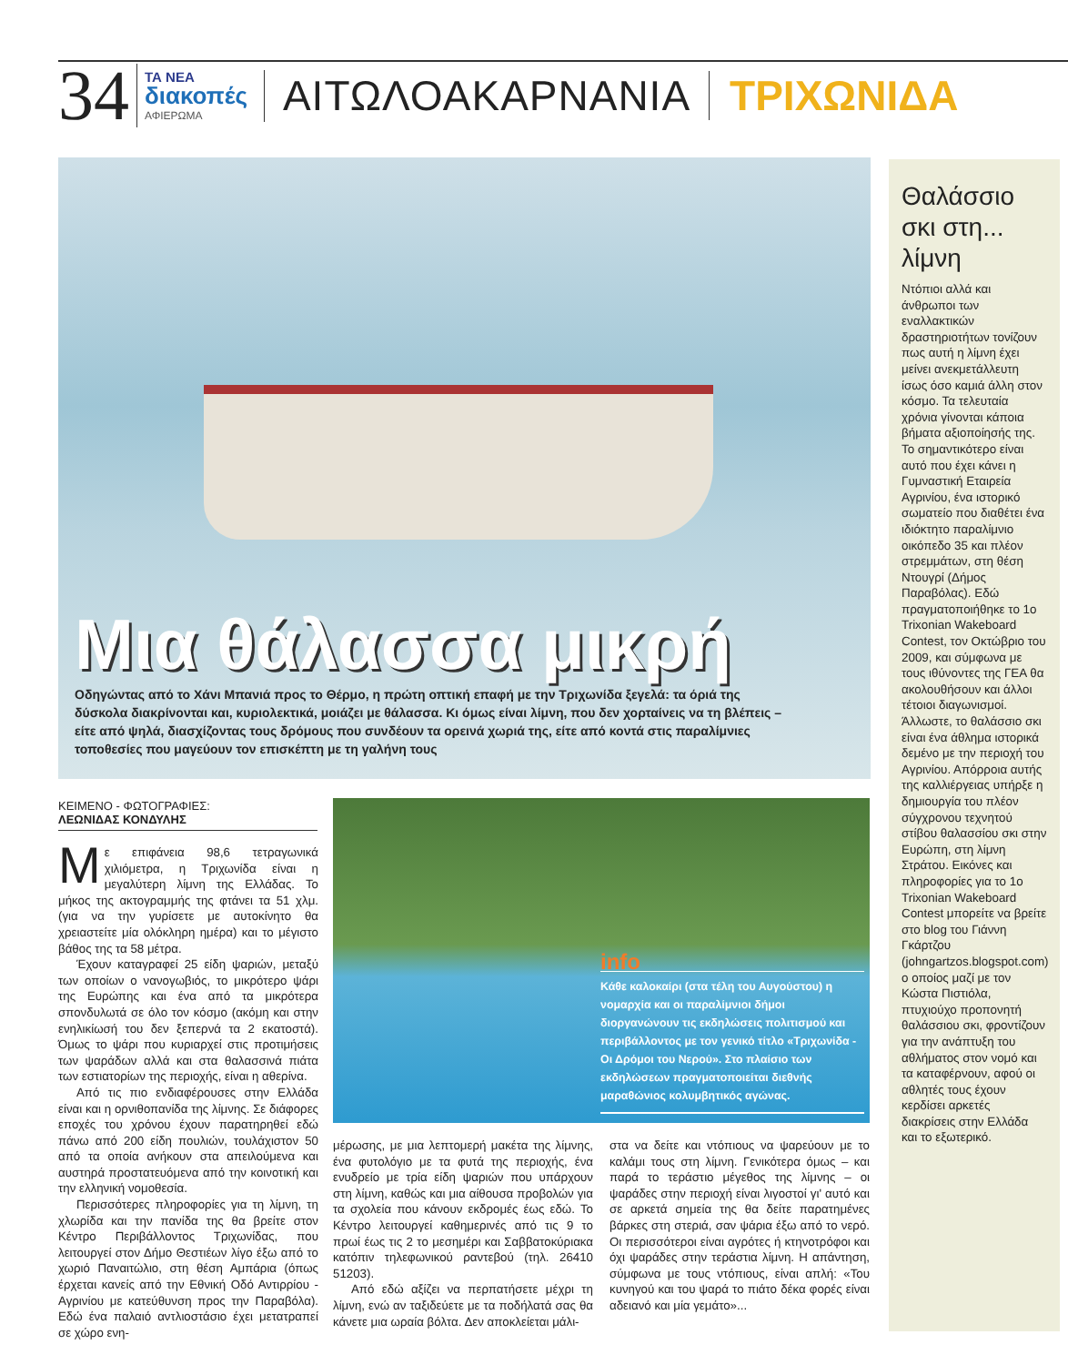34
ΤΑ ΝΕΑ
διακοπές
ΑΦΙΕΡΩΜΑ
ΑΙΤΩΛΟΑΚΑΡΝΑΝΙΑ ΤΡΙΧΩΝΙΔΑ
Μια θάλασσα μικρή
Οδηγώντας από το Χάνι Μπανιά προς το Θέρμο, η πρώτη οπτική επαφή με την Τριχωνίδα ξεγελά: τα όριά της δύσκολα διακρίνονται και, κυριολεκτικά, μοιάζει με θάλασσα. Κι όμως είναι λίμνη, που δεν χορταίνεις να τη βλέπεις – είτε από ψηλά, διασχίζοντας τους δρόμους που συνδέουν τα ορεινά χωριά της, είτε από κοντά στις παραλίμνιες τοποθεσίες που μαγεύουν τον επισκέπτη με τη γαλήνη τους
Θαλάσσιο σκι στη... λίμνη
Ντόπιοι αλλά και άνθρωποι των εναλλακτικών δραστηριοτήτων τονίζουν πως αυτή η λίμνη έχει μείνει ανεκμετάλλευτη ίσως όσο καμιά άλλη στον κόσμο. Τα τελευταία χρόνια γίνονται κάποια βήματα αξιοποίησής της. Το σημαντικότερο είναι αυτό που έχει κάνει η Γυμναστική Εταιρεία Αγρινίου, ένα ιστορικό σωματείο που διαθέτει ένα ιδιόκτητο παραλίμνιο οικόπεδο 35 και πλέον στρεμμάτων, στη θέση Ντουγρί (Δήμος Παραβόλας). Εδώ πραγματοποιήθηκε το 1ο Trixonian Wakeboard Contest, τον Οκτώβριο του 2009, και σύμφωνα με τους ιθύνοντες της ΓΕΑ θα ακολουθήσουν και άλλοι τέτοιοι διαγωνισμοί. Άλλωστε, το θαλάσσιο σκι είναι ένα άθλημα ιστορικά δεμένο με την περιοχή του Αγρινίου. Απόρροια αυτής της καλλιέργειας υπήρξε η δημιουργία του πλέον σύγχρονου τεχνητού στίβου θαλασσίου σκι στην Ευρώπη, στη λίμνη Στράτου. Εικόνες και πληροφορίες για το 1ο Trixonian Wakeboard Contest μπορείτε να βρείτε στο blog του Γιάννη Γκάρτζου (johngartzos.blogspot.com) ο οποίος μαζί με τον Κώστα Πιστιόλα, πτυχιούχο προπονητή θαλάσσιου σκι, φροντίζουν για την ανάπτυξη του αθλήματος στον νομό και τα καταφέρνουν, αφού οι αθλητές τους έχουν κερδίσει αρκετές διακρίσεις στην Ελλάδα και το εξωτερικό.
ΚΕΙΜΕΝΟ - ΦΩΤΟΓΡΑΦΙΕΣ:
ΛΕΩΝΙΔΑΣ ΚΟΝΔΥΛΗΣ
Με επιφάνεια 98,6 τετραγωνικά χιλιόμετρα, η Τριχωνίδα είναι η μεγαλύτερη λίμνη της Ελλάδας. Το μήκος της ακτογραμμής της φτάνει τα 51 χλμ. (για να την γυρίσετε με αυτοκίνητο θα χρειαστείτε μία ολόκληρη ημέρα) και το μέγιστο βάθος της τα 58 μέτρα.
Έχουν καταγραφεί 25 είδη ψαριών, μεταξύ των οποίων ο νανογωβιός, το μικρότερο ψάρι της Ευρώπης και ένα από τα μικρότερα σπονδυλωτά σε όλο τον κόσμο (ακόμη και στην ενηλικίωσή του δεν ξεπερνά τα 2 εκατοστά). Όμως το ψάρι που κυριαρχεί στις προτιμήσεις των ψαράδων αλλά και στα θαλασσινά πιάτα των εστιατορίων της περιοχής, είναι η αθερίνα.
Από τις πιο ενδιαφέρουσες στην Ελλάδα είναι και η ορνιθοπανίδα της λίμνης. Σε διάφορες εποχές του χρόνου έχουν παρατηρηθεί εδώ πάνω από 200 είδη πουλιών, τουλάχιστον 50 από τα οποία ανήκουν στα απειλούμενα και αυστηρά προστατευόμενα από την κοινοτική και την ελληνική νομοθεσία.
Περισσότερες πληροφορίες για τη λίμνη, τη χλωρίδα και την πανίδα της θα βρείτε στον Κέντρο Περιβάλλοντος Τριχωνίδας, που λειτουργεί στον Δήμο Θεστιέων λίγο έξω από το χωριό Παναιτώλιο, στη θέση Αμπάρια (όπως έρχεται κανείς από την Εθνική Οδό Αντιρρίου - Αγρινίου με κατεύθυνση προς την Παραβόλα). Εδώ ένα παλαιό αντλιοστάσιο έχει μετατραπεί σε χώρο ενη-
info
Κάθε καλοκαίρι (στα τέλη του Αυγούστου) η νομαρχία και οι παραλίμνιοι δήμοι διοργανώνουν τις εκδηλώσεις πολιτισμού και περιβάλλοντος με τον γενικό τίτλο «Τριχωνίδα - Οι Δρόμοι του Νερού». Στο πλαίσιο των εκδηλώσεων πραγματοποιείται διεθνής μαραθώνιος κολυμβητικός αγώνας.
μέρωσης, με μια λεπτομερή μακέτα της λίμνης, ένα φυτολόγιο με τα φυτά της περιοχής, ένα ενυδρείο με τρία είδη ψαριών που υπάρχουν στη λίμνη, καθώς και μια αίθουσα προβολών για τα σχολεία που κάνουν εκδρομές έως εδώ. Το Κέντρο λειτουργεί καθημερινές από τις 9 το πρωί έως τις 2 το μεσημέρι και Σαββατοκύριακα κατόπιν τηλεφωνικού ραντεβού (τηλ. 26410 51203).
Από εδώ αξίζει να περπατήσετε μέχρι τη λίμνη, ενώ αν ταξιδεύετε με τα ποδήλατά σας θα κάνετε μια ωραία βόλτα. Δεν αποκλείεται μάλι-
στα να δείτε και ντόπιους να ψαρεύουν με το καλάμι τους στη λίμνη. Γενικότερα όμως – και παρά το τεράστιο μέγεθος της λίμνης – οι ψαράδες στην περιοχή είναι λιγοστοί γι' αυτό και σε αρκετά σημεία της θα δείτε παρατημένες βάρκες στη στεριά, σαν ψάρια έξω από το νερό. Οι περισσότεροι είναι αγρότες ή κτηνοτρόφοι και όχι ψαράδες στην τεράστια λίμνη. Η απάντηση, σύμφωνα με τους ντόπιους, είναι απλή: «Του κυνηγού και του ψαρά το πιάτο δέκα φορές είναι αδειανό και μία γεμάτο»...